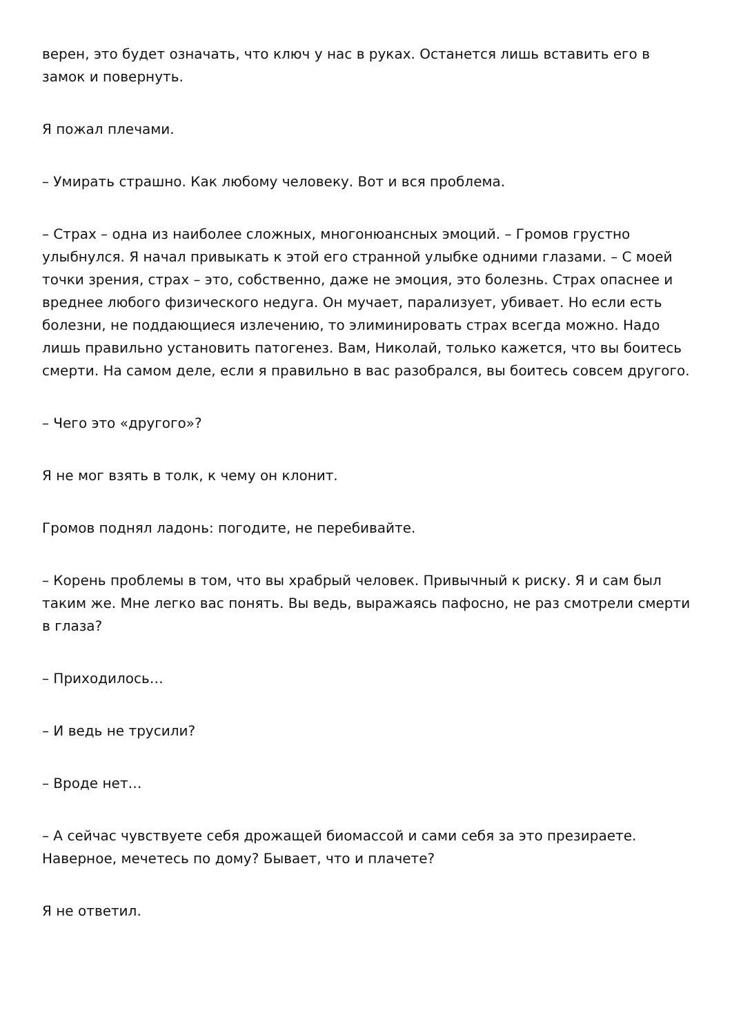верен, это будет означать, что ключ у нас в руках. Останется лишь вставить его в замок и повернуть.
Я пожал плечами.
– Умирать страшно. Как любому человеку. Вот и вся проблема.
– Страх – одна из наиболее сложных, многонюансных эмоций. – Громов грустно улыбнулся. Я начал привыкать к этой его странной улыбке одними глазами. – С моей точки зрения, страх – это, собственно, даже не эмоция, это болезнь. Страх опаснее и вреднее любого физического недуга. Он мучает, парализует, убивает. Но если есть болезни, не поддающиеся излечению, то элиминировать страх всегда можно. Надо лишь правильно установить патогенез. Вам, Николай, только кажется, что вы боитесь смерти. На самом деле, если я правильно в вас разобрался, вы боитесь совсем другого.
– Чего это «другого»?
Я не мог взять в толк, к чему он клонит.
Громов поднял ладонь: погодите, не перебивайте.
– Корень проблемы в том, что вы храбрый человек. Привычный к риску. Я и сам был таким же. Мне легко вас понять. Вы ведь, выражаясь пафосно, не раз смотрели смерти в глаза?
– Приходилось…
– И ведь не трусили?
– Вроде нет…
– А сейчас чувствуете себя дрожащей биомассой и сами себя за это презираете. Наверное, мечетесь по дому? Бывает, что и плачете?
Я не ответил.